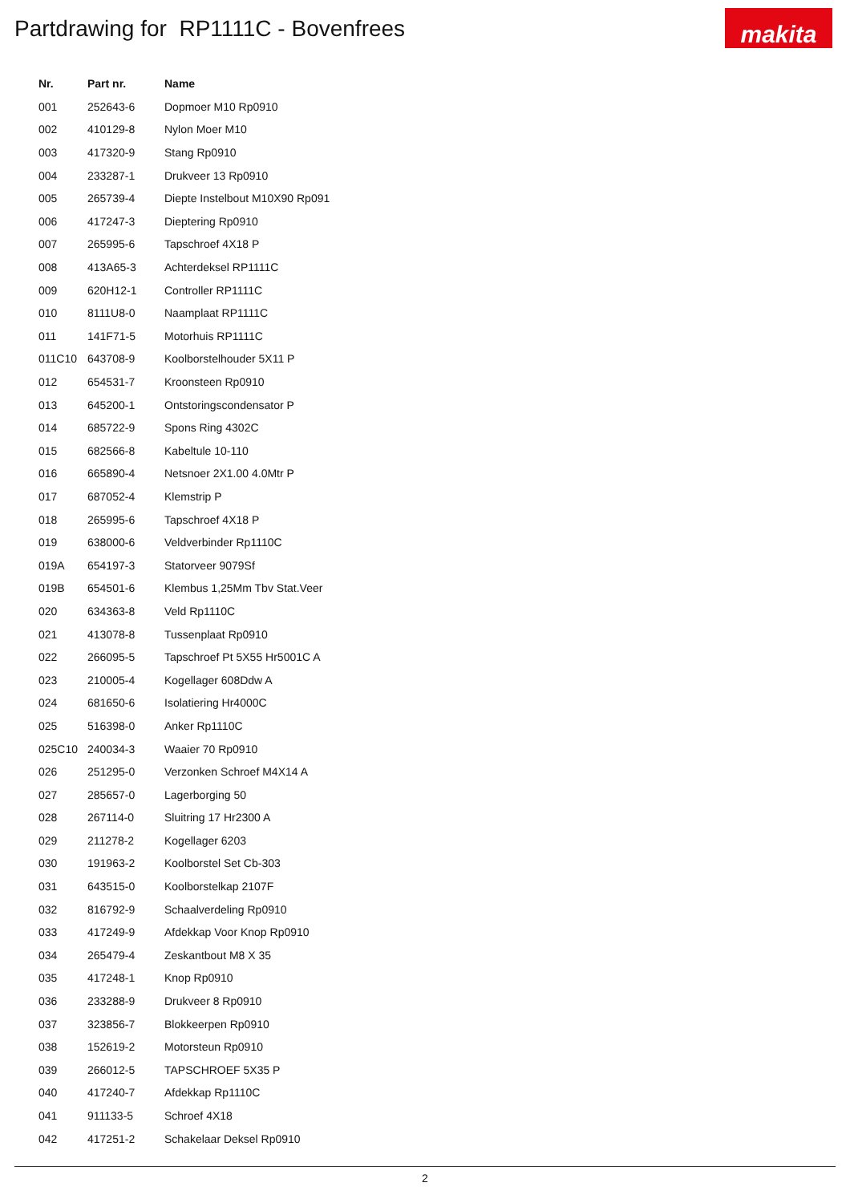Partdrawing for RP1111C - Bovenfrees
makita
| Nr. | Part nr. | Name |
| --- | --- | --- |
| 001 | 252643-6 | Dopmoer M10 Rp0910 |
| 002 | 410129-8 | Nylon Moer M10 |
| 003 | 417320-9 | Stang Rp0910 |
| 004 | 233287-1 | Drukveer 13 Rp0910 |
| 005 | 265739-4 | Diepte Instelbout M10X90 Rp091 |
| 006 | 417247-3 | Dieptering Rp0910 |
| 007 | 265995-6 | Tapschroef 4X18 P |
| 008 | 413A65-3 | Achterdeksel RP1111C |
| 009 | 620H12-1 | Controller RP1111C |
| 010 | 8111U8-0 | Naamplaat RP1111C |
| 011 | 141F71-5 | Motorhuis RP1111C |
| 011C10 | 643708-9 | Koolborstelhouder 5X11 P |
| 012 | 654531-7 | Kroonsteen Rp0910 |
| 013 | 645200-1 | Ontstoringscondensator P |
| 014 | 685722-9 | Spons Ring 4302C |
| 015 | 682566-8 | Kabeltule 10-110 |
| 016 | 665890-4 | Netsnoer 2X1.00 4.0Mtr P |
| 017 | 687052-4 | Klemstrip P |
| 018 | 265995-6 | Tapschroef 4X18 P |
| 019 | 638000-6 | Veldverbinder Rp1110C |
| 019A | 654197-3 | Statorveer 9079Sf |
| 019B | 654501-6 | Klembus 1,25Mm Tbv Stat.Veer |
| 020 | 634363-8 | Veld Rp1110C |
| 021 | 413078-8 | Tussenplaat Rp0910 |
| 022 | 266095-5 | Tapschroef Pt 5X55 Hr5001C A |
| 023 | 210005-4 | Kogellager 608Ddw A |
| 024 | 681650-6 | Isolatiering Hr4000C |
| 025 | 516398-0 | Anker Rp1110C |
| 025C10 | 240034-3 | Waaier 70 Rp0910 |
| 026 | 251295-0 | Verzonken Schroef M4X14 A |
| 027 | 285657-0 | Lagerborging 50 |
| 028 | 267114-0 | Sluitring 17 Hr2300 A |
| 029 | 211278-2 | Kogellager 6203 |
| 030 | 191963-2 | Koolborstel Set Cb-303 |
| 031 | 643515-0 | Koolborstelkap 2107F |
| 032 | 816792-9 | Schaalverdeling Rp0910 |
| 033 | 417249-9 | Afdekkap Voor Knop Rp0910 |
| 034 | 265479-4 | Zeskantbout M8 X 35 |
| 035 | 417248-1 | Knop Rp0910 |
| 036 | 233288-9 | Drukveer 8 Rp0910 |
| 037 | 323856-7 | Blokkeerpen Rp0910 |
| 038 | 152619-2 | Motorsteun Rp0910 |
| 039 | 266012-5 | TAPSCHROEF 5X35 P |
| 040 | 417240-7 | Afdekkap Rp1110C |
| 041 | 911133-5 | Schroef 4X18 |
| 042 | 417251-2 | Schakelaar Deksel Rp0910 |
2